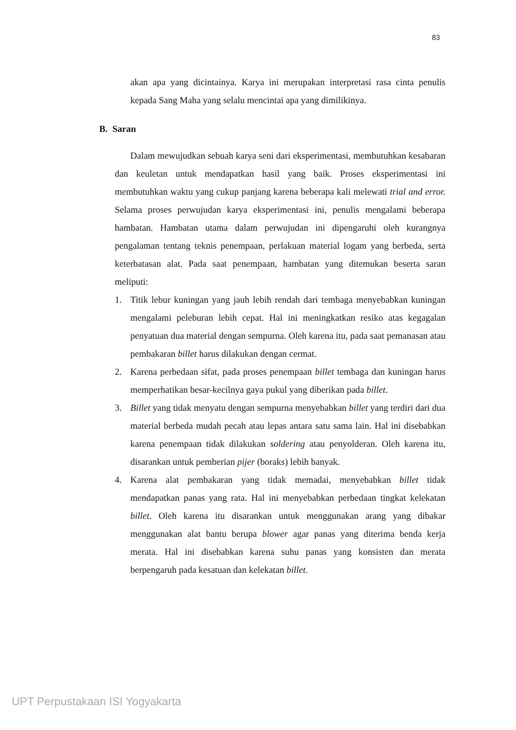83
akan apa yang dicintainya. Karya ini merupakan interpretasi rasa cinta penulis kepada Sang Maha yang selalu mencintai apa yang dimilikinya.
B. Saran
Dalam mewujudkan sebuah karya seni dari eksperimentasi, membutuhkan kesabaran dan keuletan untuk mendapatkan hasil yang baik. Proses eksperimentasi ini membutuhkan waktu yang cukup panjang karena beberapa kali melewati trial and error. Selama proses perwujudan karya eksperimentasi ini, penulis mengalami beberapa hambatan. Hambatan utama dalam perwujudan ini dipengaruhi oleh kurangnya pengalaman tentang teknis penempaan, perlakuan material logam yang berbeda, serta keterbatasan alat. Pada saat penempaan, hambatan yang ditemukan beserta saran meliputi:
1. Titik lebur kuningan yang jauh lebih rendah dari tembaga menyebabkan kuningan mengalami peleburan lebih cepat. Hal ini meningkatkan resiko atas kegagalan penyatuan dua material dengan sempurna. Oleh karena itu, pada saat pemanasan atau pembakaran billet harus dilakukan dengan cermat.
2. Karena perbedaan sifat, pada proses penempaan billet tembaga dan kuningan harus memperhatikan besar-kecilnya gaya pukul yang diberikan pada billet.
3. Billet yang tidak menyatu dengan sempurna menyebabkan billet yang terdiri dari dua material berbeda mudah pecah atau lepas antara satu sama lain. Hal ini disebabkan karena penempaan tidak dilakukan soldering atau penyolderan. Oleh karena itu, disarankan untuk pemberian pijer (boraks) lebih banyak.
4. Karena alat pembakaran yang tidak memadai, menyebabkan billet tidak mendapatkan panas yang rata. Hal ini menyebabkan perbedaan tingkat kelekatan billet. Oleh karena itu disarankan untuk menggunakan arang yang dibakar menggunakan alat bantu berupa blower agar panas yang diterima benda kerja merata. Hal ini disebabkan karena suhu panas yang konsisten dan merata berpengaruh pada kesatuan dan kelekatan billet.
UPT Perpustakaan ISI Yogyakarta